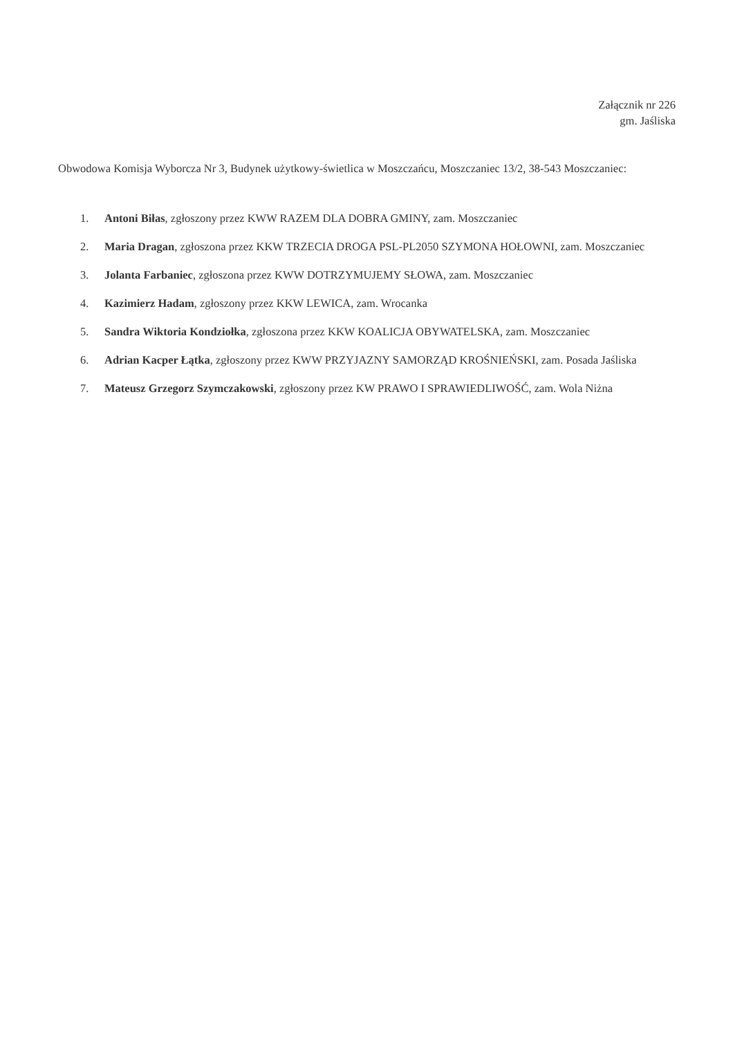Załącznik nr 226
gm. Jaśliska
Obwodowa Komisja Wyborcza Nr 3, Budynek użytkowy-świetlica w Moszczańcu, Moszczaniec 13/2, 38-543 Moszczaniec:
1. Antoni Biłas, zgłoszony przez KWW RAZEM DLA DOBRA GMINY, zam. Moszczaniec
2. Maria Dragan, zgłoszona przez KKW TRZECIA DROGA PSL-PL2050 SZYMONA HOŁOWNI, zam. Moszczaniec
3. Jolanta Farbaniec, zgłoszona przez KWW DOTRZYMUJEMY SŁOWA, zam. Moszczaniec
4. Kazimierz Hadam, zgłoszony przez KKW LEWICA, zam. Wrocanka
5. Sandra Wiktoria Kondziołka, zgłoszona przez KKW KOALICJA OBYWATELSKA, zam. Moszczaniec
6. Adrian Kacper Łątka, zgłoszony przez KWW PRZYJAZNY SAMORZĄD KROŚNIEŃSKI, zam. Posada Jaśliska
7. Mateusz Grzegorz Szymczakowski, zgłoszony przez KW PRAWO I SPRAWIEDLIWOŚĆ, zam. Wola Niżna